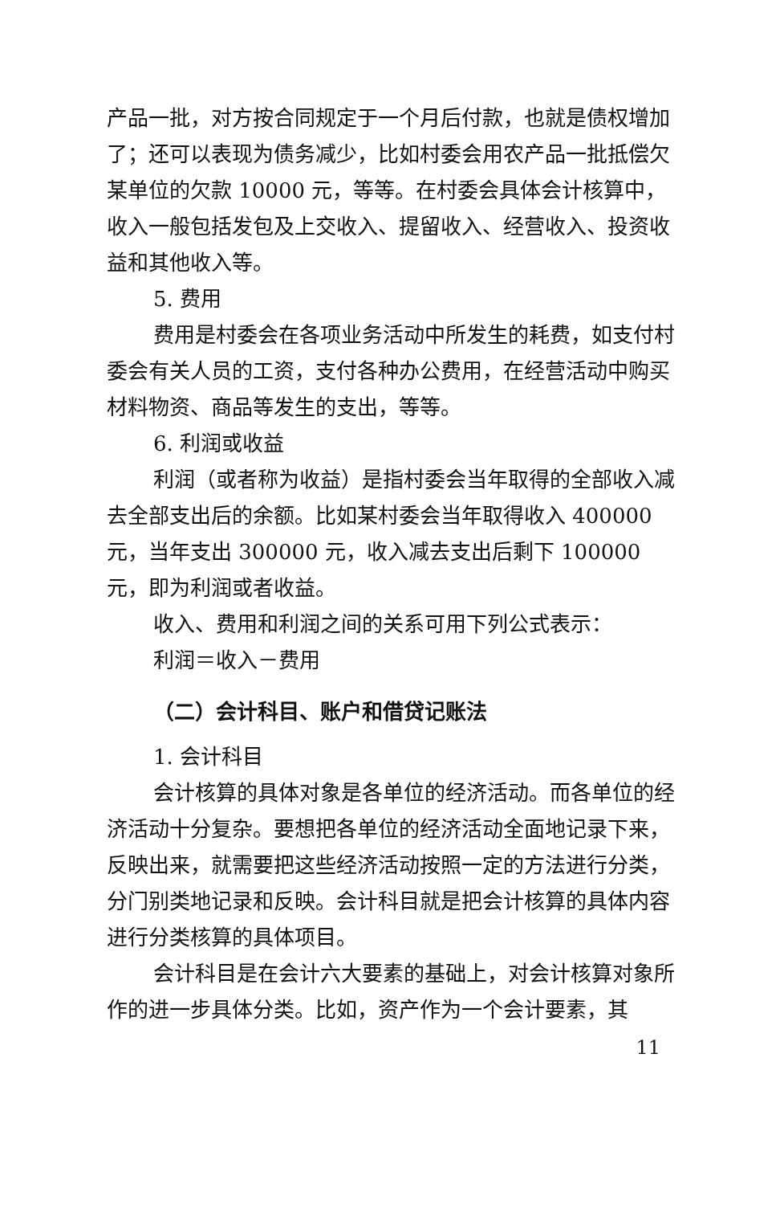产品一批，对方按合同规定于一个月后付款，也就是债权增加了；还可以表现为债务减少，比如村委会用农产品一批抵偿欠某单位的欠款 10000 元，等等。在村委会具体会计核算中，收入一般包括发包及上交收入、提留收入、经营收入、投资收益和其他收入等。
5. 费用
费用是村委会在各项业务活动中所发生的耗费，如支付村委会有关人员的工资，支付各种办公费用，在经营活动中购买材料物资、商品等发生的支出，等等。
6. 利润或收益
利润（或者称为收益）是指村委会当年取得的全部收入减去全部支出后的余额。比如某村委会当年取得收入 400000 元，当年支出 300000 元，收入减去支出后剩下 100000 元，即为利润或者收益。
收入、费用和利润之间的关系可用下列公式表示：
利润＝收入－费用
（二）会计科目、账户和借贷记账法
1. 会计科目
会计核算的具体对象是各单位的经济活动。而各单位的经济活动十分复杂。要想把各单位的经济活动全面地记录下来，反映出来，就需要把这些经济活动按照一定的方法进行分类，分门别类地记录和反映。会计科目就是把会计核算的具体内容进行分类核算的具体项目。
会计科目是在会计六大要素的基础上，对会计核算对象所作的进一步具体分类。比如，资产作为一个会计要素，其
11